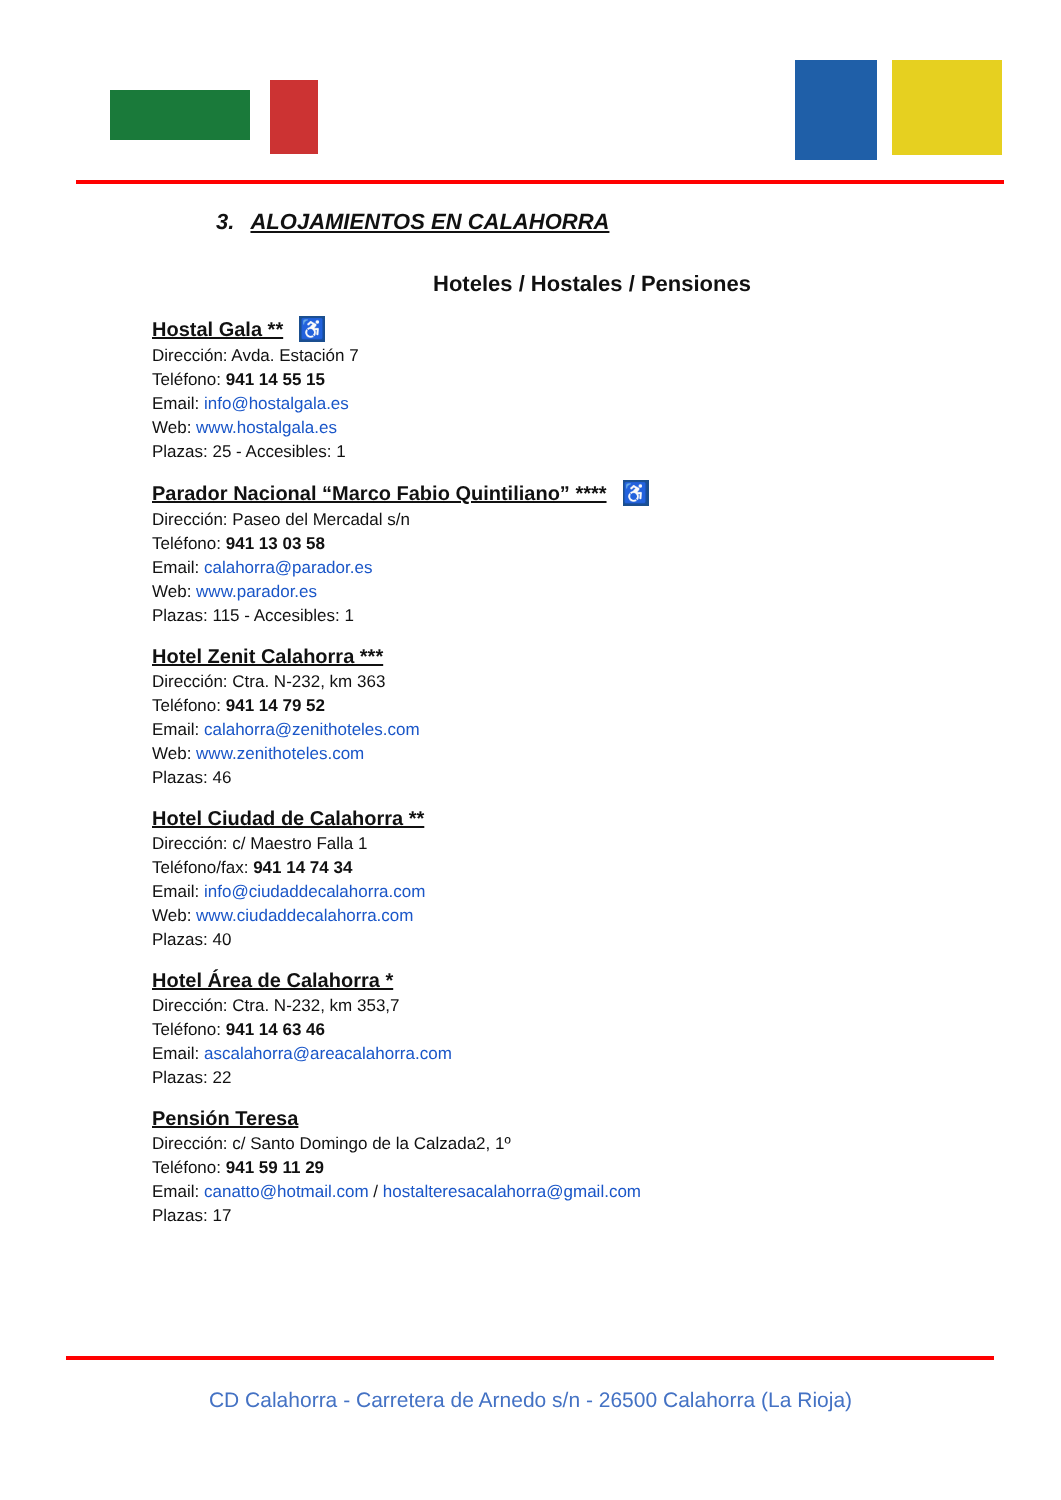3. ALOJAMIENTOS EN CALAHORRA
Hoteles / Hostales / Pensiones
Hostal Gala ** ♿
Dirección: Avda. Estación 7
Teléfono: 941 14 55 15
Email: info@hostalgala.es
Web: www.hostalgala.es
Plazas: 25 - Accesibles: 1
Parador Nacional “Marco Fabio Quintiliano” **** ♿
Dirección: Paseo del Mercadal s/n
Teléfono: 941 13 03 58
Email: calahorra@parador.es
Web: www.parador.es
Plazas: 115 - Accesibles: 1
Hotel Zenit Calahorra ***
Dirección: Ctra. N-232, km 363
Teléfono: 941 14 79 52
Email: calahorra@zenithoteles.com
Web: www.zenithoteles.com
Plazas: 46
Hotel Ciudad de Calahorra **
Dirección: c/ Maestro Falla 1
Teléfono/fax: 941 14 74 34
Email: info@ciudaddecalahorra.com
Web: www.ciudaddecalahorra.com
Plazas: 40
Hotel Área de Calahorra *
Dirección: Ctra. N-232, km 353,7
Teléfono: 941 14 63 46
Email: ascalahorra@areacalahorra.com
Plazas: 22
Pensión Teresa
Dirección: c/ Santo Domingo de la Calzada2, 1º
Teléfono: 941 59 11 29
Email: canatto@hotmail.com / hostalteresacalahorra@gmail.com
Plazas: 17
CD Calahorra - Carretera de Arnedo s/n - 26500 Calahorra (La Rioja)